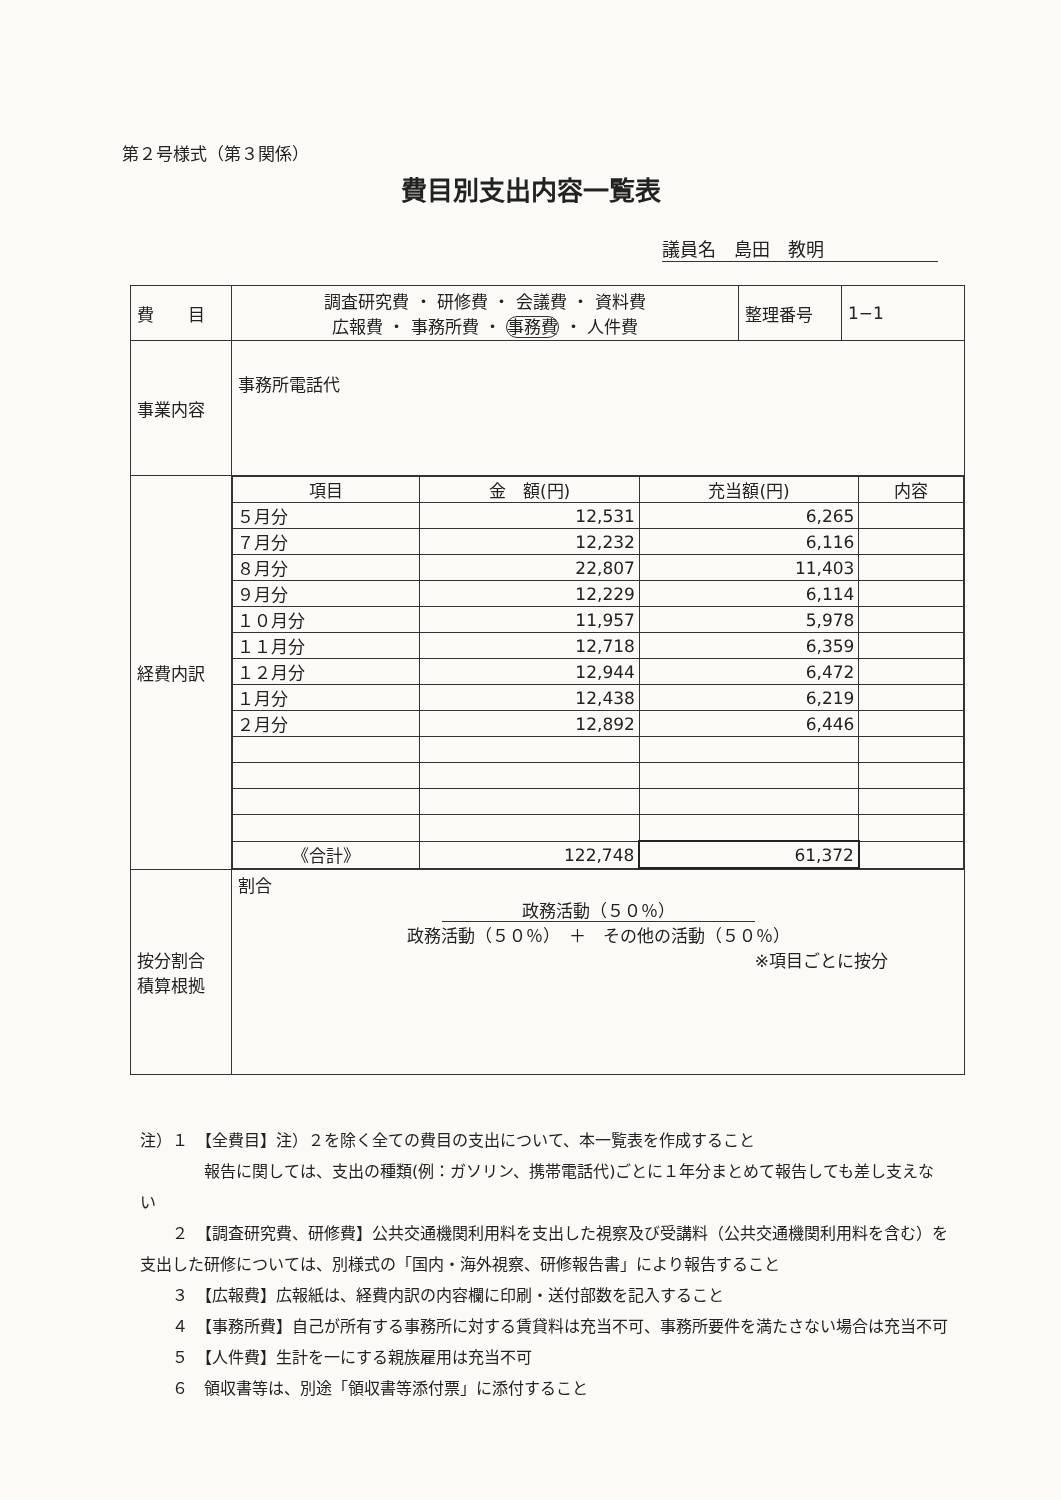第２号様式（第３関係）
費目別支出内容一覧表
議員名　島田　教明
| 費 目 | 調査研究費 ・ 研修費 ・ 会議費 ・ 資料費 広報費 ・ 事務所費 ・ 事務費 ・ 人件費 | 整理番号 | 1−1 |
| 事業内容 | 事務所電話代 | | |
| 経費内訳 | / 項目 / 金 額(円) / 充当額(円) / 内容 / / --- / --- / --- / --- / / ５月分 / 12,531 / 6,265 / / / ７月分 / 12,232 / 6,116 / / / ８月分 / 22,807 / 11,403 / / / ９月分 / 12,229 / 6,114 / / / １０月分 / 11,957 / 5,978 / / / １１月分 / 12,718 / 6,359 / / / １２月分 / 12,944 / 6,472 / / / １月分 / 12,438 / 6,219 / / / ２月分 / 12,892 / 6,446 / / / 《合計》 / 122,748 / 61,372 / / | | |
| 按分割合 積算根拠 | 割合 政務活動（５０％） 政務活動（５０％） ＋ その他の活動（５０％） ※項目ごとに按分 | | |
注）１　【全費目】注）２を除く全ての費目の支出について、本一覧表を作成すること
　　　　報告に関しては、支出の種類(例：ガソリン、携帯電話代)ごとに１年分まとめて報告しても差し支えない
　　２　【調査研究費、研修費】公共交通機関利用料を支出した視察及び受講料（公共交通機関利用料を含む）を支出した研修については、別様式の「国内・海外視察、研修報告書」により報告すること
　　３　【広報費】広報紙は、経費内訳の内容欄に印刷・送付部数を記入すること
　　４　【事務所費】自己が所有する事務所に対する賃貸料は充当不可、事務所要件を満たさない場合は充当不可
　　５　【人件費】生計を一にする親族雇用は充当不可
　　６　領収書等は、別途「領収書等添付票」に添付すること